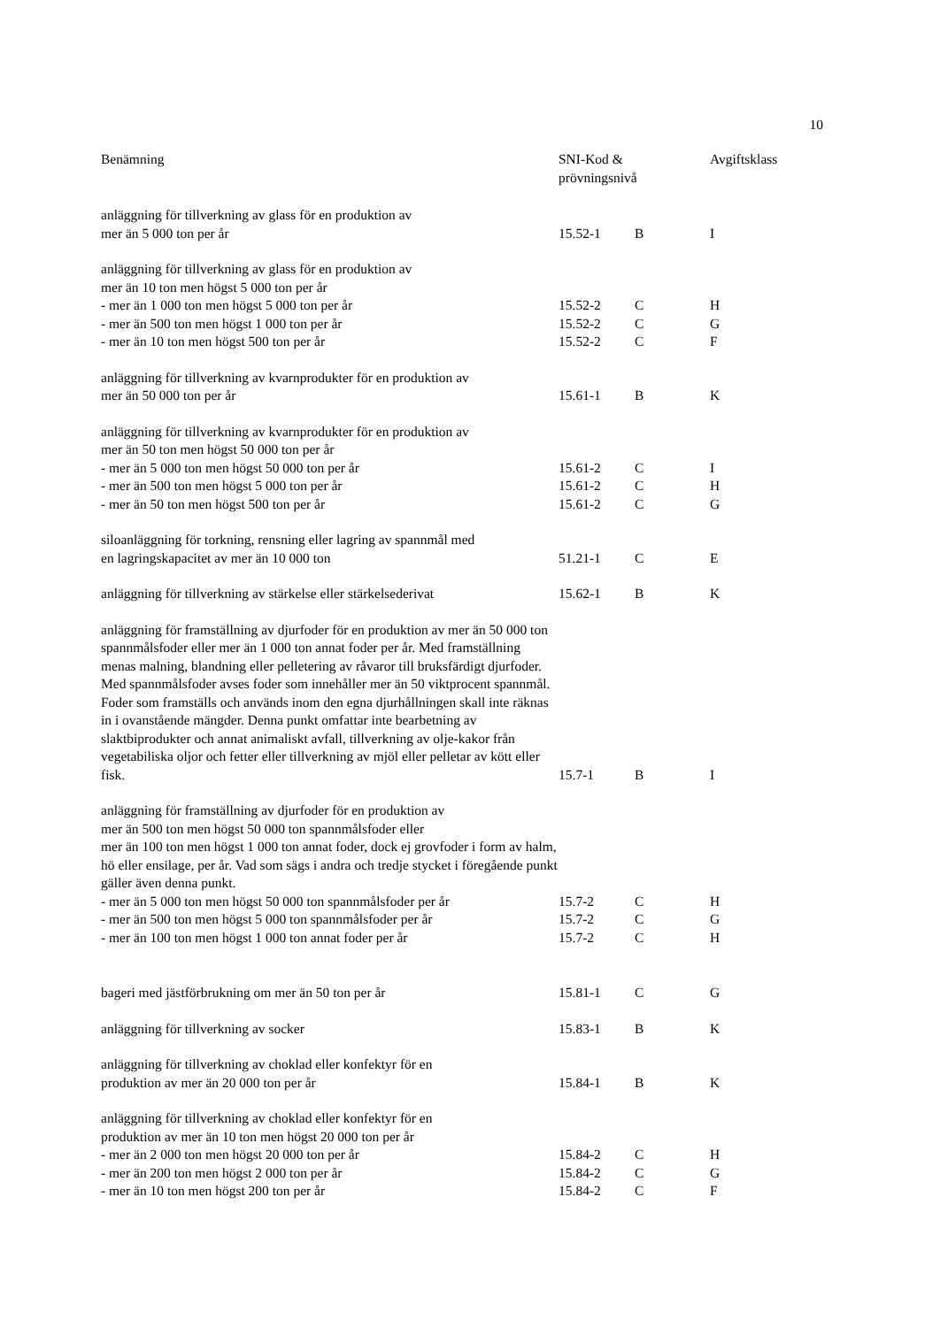10
| Benämning | SNI-Kod & prövningsnivå | | Avgiftsklass |
| --- | --- | --- | --- |
| anläggning för tillverkning av glass för en produktion av mer än 5 000 ton per år | 15.52-1 | B | I |
| anläggning för tillverkning av glass för en produktion av mer än 10 ton men högst 5 000 ton per år | | | |
| - mer än 1 000 ton men högst 5 000 ton per år | 15.52-2 | C | H |
| - mer än 500 ton men högst 1 000 ton per år | 15.52-2 | C | G |
| - mer än 10 ton men högst 500 ton per år | 15.52-2 | C | F |
| anläggning för tillverkning av kvarnprodukter för en produktion av mer än 50 000 ton per år | 15.61-1 | B | K |
| anläggning för tillverkning av kvarnprodukter för en produktion av mer än 50 ton men högst 50 000 ton per år | | | |
| - mer än 5 000 ton men högst 50 000 ton per år | 15.61-2 | C | I |
| - mer än 500 ton men högst 5 000 ton per år | 15.61-2 | C | H |
| - mer än 50 ton men högst 500 ton per år | 15.61-2 | C | G |
| siloanläggning för torkning, rensning eller lagring av spannmål med en lagringskapacitet av mer än 10 000 ton | 51.21-1 | C | E |
| anläggning för tillverkning av stärkelse eller stärkelsederivat | 15.62-1 | B | K |
| anläggning för framställning av djurfoder för en produktion av mer än 50 000 ton spannmålsfoder eller mer än 1 000 ton annat foder per år. Med framställning menas malning, blandning eller pelletering av råvaror till bruksfärdigt djurfoder. Med spannmålsfoder avses foder som innehåller mer än 50 viktprocent spannmål. Foder som framställs och används inom den egna djurhållningen skall inte räknas in i ovanstående mängder. Denna punkt omfattar inte bearbetning av slaktbiprodukter och annat animaliskt avfall, tillverkning av olje-kakor från vegetabiliska oljor och fetter eller tillverkning av mjöl eller pelletar av kött eller fisk. | 15.7-1 | B | I |
| anläggning för framställning av djurfoder för en produktion av mer än 500 ton men högst 50 000 ton spannmålsfoder eller mer än 100 ton men högst 1 000 ton annat foder, dock ej grovfoder i form av halm, hö eller ensilage, per år. Vad som sägs i andra och tredje stycket i föregående punkt gäller även denna punkt. | | | |
| - mer än 5 000 ton men högst 50 000 ton spannmålsfoder per år | 15.7-2 | C | H |
| - mer än 500 ton men högst 5 000 ton spannmålsfoder per år | 15.7-2 | C | G |
| - mer än 100 ton men högst 1 000 ton annat foder per år | 15.7-2 | C | H |
| bageri med jästförbrukning om mer än 50 ton per år | 15.81-1 | C | G |
| anläggning för tillverkning av socker | 15.83-1 | B | K |
| anläggning för tillverkning av choklad eller konfektyr för en produktion av mer än 20 000 ton per år | 15.84-1 | B | K |
| anläggning för tillverkning av choklad eller konfektyr för en produktion av mer än 10 ton men högst 20 000 ton per år | | | |
| - mer än 2 000 ton men högst 20 000 ton per år | 15.84-2 | C | H |
| - mer än 200 ton men högst 2 000 ton per år | 15.84-2 | C | G |
| - mer än 10 ton men högst 200 ton per år | 15.84-2 | C | F |